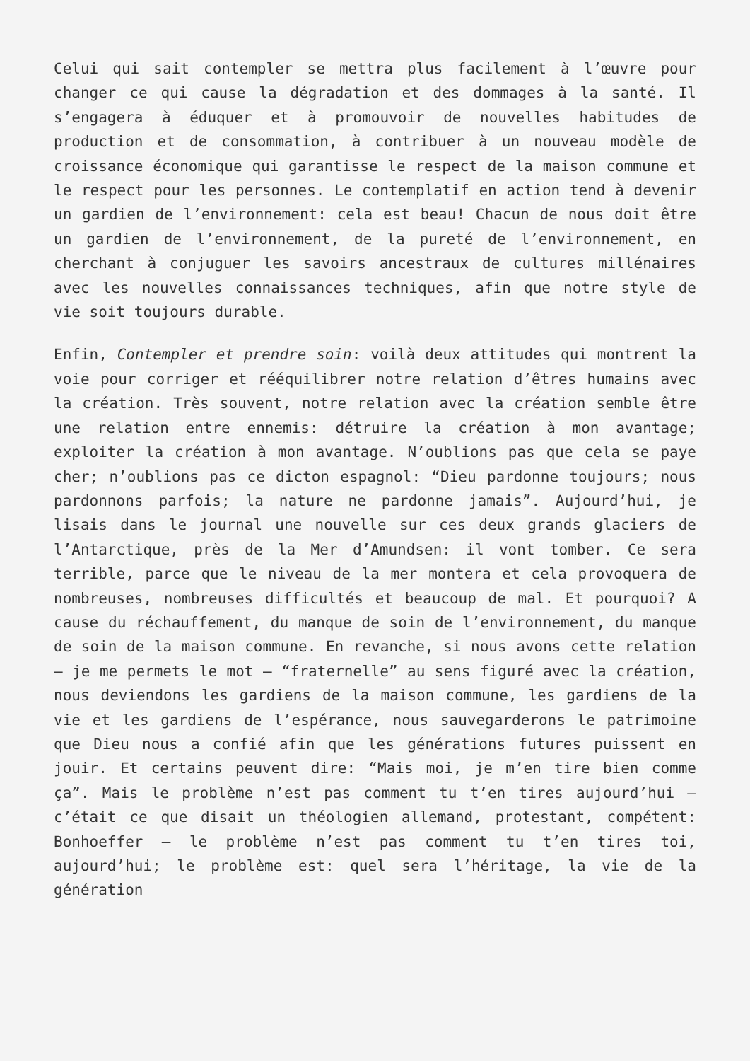Celui qui sait contempler se mettra plus facilement à l’œuvre pour changer ce qui cause la dégradation et des dommages à la santé. Il s’engagera à éduquer et à promouvoir de nouvelles habitudes de production et de consommation, à contribuer à un nouveau modèle de croissance économique qui garantisse le respect de la maison commune et le respect pour les personnes. Le contemplatif en action tend à devenir un gardien de l’environnement: cela est beau! Chacun de nous doit être un gardien de l’environnement, de la pureté de l’environnement, en cherchant à conjuguer les savoirs ancestraux de cultures millénaires avec les nouvelles connaissances techniques, afin que notre style de vie soit toujours durable.
Enfin, Contempler et prendre soin: voilà deux attitudes qui montrent la voie pour corriger et rééquilibrer notre relation d’êtres humains avec la création. Très souvent, notre relation avec la création semble être une relation entre ennemis: détruire la création à mon avantage; exploiter la création à mon avantage. N’oublions pas que cela se paye cher; n’oublions pas ce dicton espagnol: “Dieu pardonne toujours; nous pardonnons parfois; la nature ne pardonne jamais”. Aujourd’hui, je lisais dans le journal une nouvelle sur ces deux grands glaciers de l’Antarctique, près de la Mer d’Amundsen: il vont tomber. Ce sera terrible, parce que le niveau de la mer montera et cela provoquera de nombreuses, nombreuses difficultés et beaucoup de mal. Et pourquoi? A cause du réchauffement, du manque de soin de l’environnement, du manque de soin de la maison commune. En revanche, si nous avons cette relation – je me permets le mot – “fraternelle” au sens figuré avec la création, nous deviendons les gardiens de la maison commune, les gardiens de la vie et les gardiens de l’espérance, nous sauvegarderons le patrimoine que Dieu nous a confié afin que les générations futures puissent en jouir. Et certains peuvent dire: “Mais moi, je m’en tire bien comme ça”. Mais le problème n’est pas comment tu t’en tires aujourd’hui – c’était ce que disait un théologien allemand, protestant, compétent: Bonhoeffer – le problème n’est pas comment tu t’en tires toi, aujourd’hui; le problème est: quel sera l’héritage, la vie de la génération